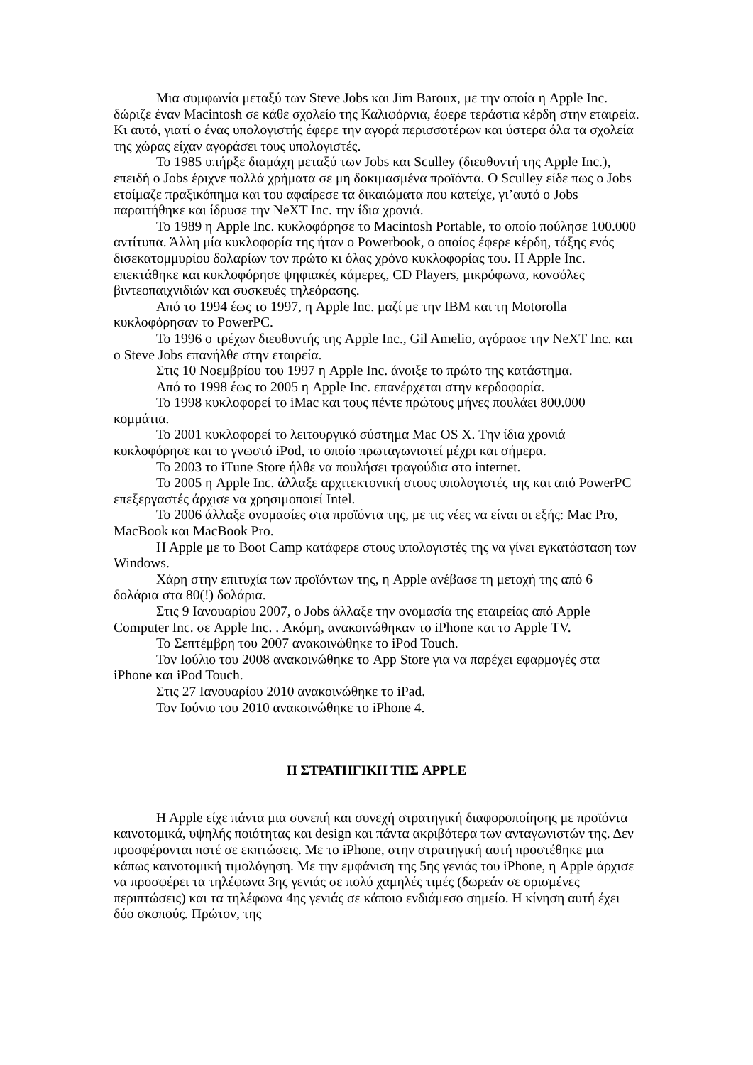Μια συμφωνία μεταξύ των Steve Jobs και Jim Baroux, με την οποία η Apple Inc. δώριζε έναν Macintosh σε κάθε σχολείο της Καλιφόρνια, έφερε τεράστια κέρδη στην εταιρεία. Κι αυτό, γιατί ο ένας υπολογιστής έφερε την αγορά περισσοτέρων και ύστερα όλα τα σχολεία της χώρας είχαν αγοράσει τους υπολογιστές.
Το 1985 υπήρξε διαμάχη μεταξύ των Jobs και Sculley (διευθυντή της Apple Inc.), επειδή ο Jobs έριχνε πολλά χρήματα σε μη δοκιμασμένα προϊόντα. O Sculley είδε πως ο Jobs ετοίμαζε πραξικόπημα και του αφαίρεσε τα δικαιώματα που κατείχε, γι’αυτό ο Jobs παραιτήθηκε και ίδρυσε την NeXT Inc. την ίδια χρονιά.
Το 1989 η Apple Inc. κυκλοφόρησε το Macintosh Portable, το οποίο πούλησε 100.000 αντίτυπα. Άλλη μία κυκλοφορία της ήταν ο Powerbook, ο οποίος έφερε κέρδη, τάξης ενός δισεκατομμυρίου δολαρίων τον πρώτο κι όλας χρόνο κυκλοφορίας του. H Apple Inc. επεκτάθηκε και κυκλοφόρησε ψηφιακές κάμερες, CD Players, μικρόφωνα, κονσόλες βιντεοπαιχνιδιών και συσκευές τηλεόρασης.
Από το 1994 έως το 1997, η Apple Inc. μαζί με την IBM και τη Motorolla κυκλοφόρησαν το PowerPC.
Το 1996 ο τρέχων διευθυντής της Apple Inc., Gil Amelio, αγόρασε την NeXT Inc. και ο Steve Jobs επανήλθε στην εταιρεία.
Στις 10 Νοεμβρίου του 1997 η Apple Inc. άνοιξε το πρώτο της κατάστημα.
Από το 1998 έως το 2005 η Apple Inc. επανέρχεται στην κερδοφορία.
Το 1998 κυκλοφορεί το iMac και τους πέντε πρώτους μήνες πουλάει 800.000 κομμάτια.
Το 2001 κυκλοφορεί το λειτουργικό σύστημα Mac OS X. Την ίδια χρονιά κυκλοφόρησε και το γνωστό iPod, το οποίο πρωταγωνιστεί μέχρι και σήμερα.
Το 2003 το iTune Store ήλθε να πουλήσει τραγούδια στο internet.
Το 2005 η Apple Inc. άλλαξε αρχιτεκτονική στους υπολογιστές της και από PowerPC επεξεργαστές άρχισε να χρησιμοποιεί Intel.
Το 2006 άλλαξε ονομασίες στα προϊόντα της, με τις νέες να είναι οι εξής: Mac Pro, MacBook και MacBook Pro.
H Apple με το Boot Camp κατάφερε στους υπολογιστές της να γίνει εγκατάσταση των Windows.
Χάρη στην επιτυχία των προϊόντων της, η Apple ανέβασε τη μετοχή της από 6 δολάρια στα 80(!) δολάρια.
Στις 9 Ιανουαρίου 2007, ο Jobs άλλαξε την ονομασία της εταιρείας από Apple Computer Inc. σε Apple Inc. . Ακόμη, ανακοινώθηκαν το iPhone και το Apple TV.
Το Σεπτέμβρη του 2007 ανακοινώθηκε το iPod Touch.
Τον Ιούλιο του 2008 ανακοινώθηκε το App Store για να παρέχει εφαρμογές στα iPhone και iPod Touch.
Στις 27 Ιανουαρίου 2010 ανακοινώθηκε το iPad.
Τον Ιούνιο του 2010 ανακοινώθηκε το iPhone 4.
Η ΣΤΡΑΤΗΓΙΚΗ ΤΗΣ APPLE
H Apple είχε πάντα μια συνεπή και συνεχή στρατηγική διαφοροποίησης με προϊόντα καινοτομικά, υψηλής ποιότητας και design και πάντα ακριβότερα των ανταγωνιστών της. Δεν προσφέρονται ποτέ σε εκπτώσεις. Με το iPhone, στην στρατηγική αυτή προστέθηκε μια κάπως καινοτομική τιμολόγηση. Με την εμφάνιση της 5ης γενιάς του iPhone, η Apple άρχισε να προσφέρει τα τηλέφωνα 3ης γενιάς σε πολύ χαμηλές τιμές (δωρεάν σε ορισμένες περιπτώσεις) και τα τηλέφωνα 4ης γενιάς σε κάποιο ενδιάμεσο σημείο. Η κίνηση αυτή έχει δύο σκοπούς. Πρώτον, της